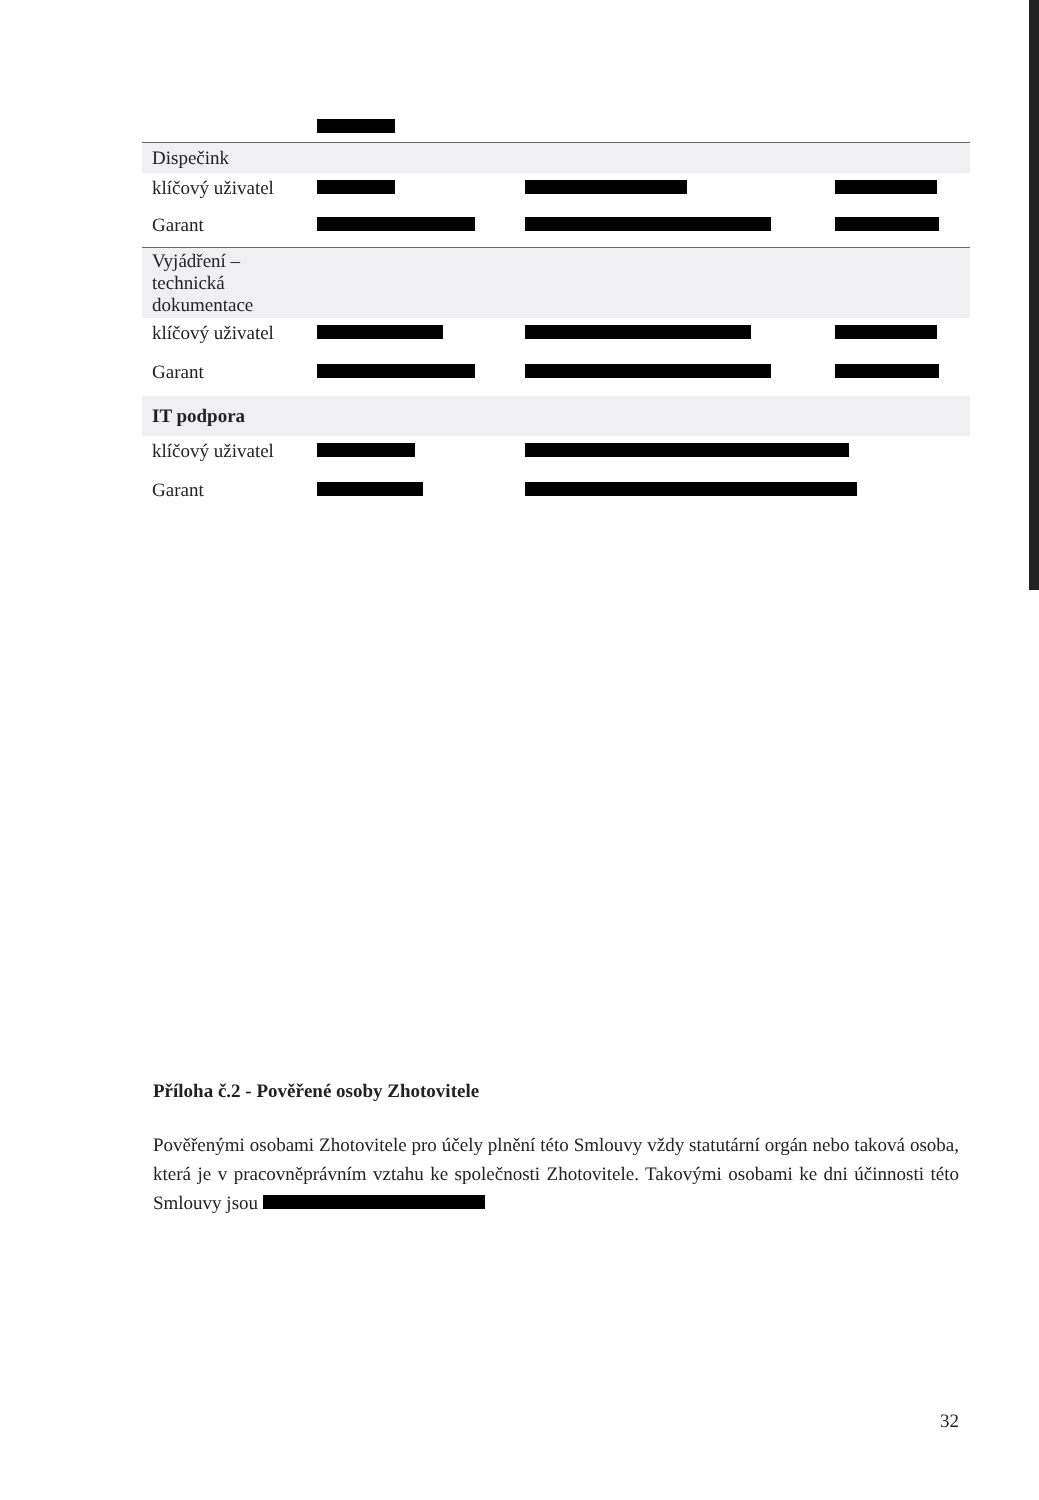| Dispečink | | | |
| klíčový uživatel | | | |
| Garant | | | |
| Vyjádření – technická dokumentace | | | |
| klíčový uživatel | | | |
| Garant | | | |
| IT podpora | | | |
| klíčový uživatel | | | |
| Garant | | | |
Příloha č.2 - Pověřené osoby Zhotovitele
Pověřenými osobami Zhotovitele pro účely plnění této Smlouvy vždy statutární orgán nebo taková osoba, která je v pracovněprávním vztahu ke společnosti Zhotovitele. Takovými osobami ke dni účinnosti této Smlouvy jsou
32